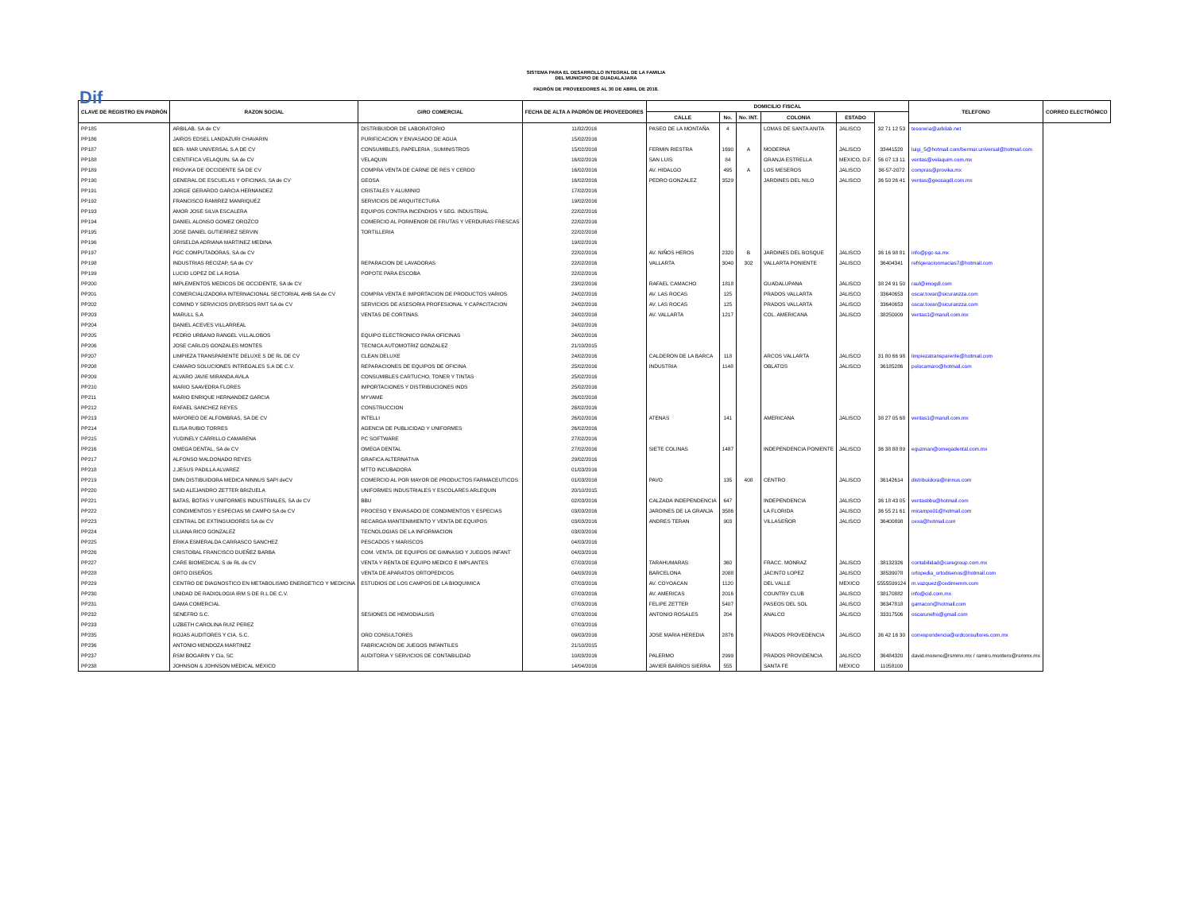Dif
SISTEMA PARA EL DESARROLLO INTEGRAL DE LA FAMILIA
DEL MUNICIPIO DE GUADALAJARA
PADRÓN DE PROVEEDORES AL 30 DE ABRIL DE 2018.
| CLAVE DE REGISTRO EN PADRÓN | RAZON SOCIAL | GIRO COMERCIAL | FECHA DE ALTA A PADRÓN DE PROVEEDORES | DOMICILIO FISCAL | | | | | | TELEFONO | CORREO ELECTRÓNICO |
| --- | --- | --- | --- | --- | --- | --- | --- | --- | --- | --- | --- |
| | | | | CALLE | No. | No. INT. | COLONIA | ESTADO | | | |
| PP185 | ARBILAB, SA de CV | DISTRIBUIDOR DE LABORATORIO | 11/02/2016 | PASEO DE LA MONTAÑA | 4 | | LOMAS DE SANTA ANITA | JALISCO | 32 71 12 53 | tesoreria@arbilab.net | |
| PP186 | JAIROS EDSEL LANDAZURI CHAVARIN | PURIFICACION Y ENVASADO DE AGUA | 15/02/2016 | | | | | | | | |
| PP187 | BER- MAR UNIVERSAL S.A DE CV | CONSUMIBLES, PAPELERIA , SUMINISTROS | 15/02/2016 | FERMIN RIESTRA | 1690 | A | MODERNA | JALISCO | 33441520 | luigi_5@hotmail.com/bermar.universal@hotmail.com | |
| PP188 | CIENTIFICA VELAQUIN, SA de CV | VELAQUIN | 16/02/2016 | SAN LUIS | 84 | | GRANJA ESTRELLA | MEXICO, D.F. | 56 07 13 11 | ventas@velaquim.com.mx | |
| PP189 | PROVIKA DE OCCIDENTE SA DE CV | COMPRA VENTA DE CARNE DE RES Y CERDO | 16/02/2016 | AV. HIDALGO | 495 | A | LOS MESEROS | JALISCO | 36-57-2072 | compras@provika.mx | |
| PP190 | GENERAL DE ESCUELAS Y OFICINAS, SA de CV | GEOSA | 16/02/2016 | PEDRO GONZALEZ | 3529 | | JARDINES DEL NILO | JALISCO | 36 50 26 41 | ventas@geosagdl.com.mx | |
| PP191 | JORGE GERARDO GARCIA HERNANDEZ | CRISTALES Y ALUMINIO | 17/02/2016 | | | | | | | | |
| PP192 | FRANCISCO RAMIREZ MANRIQUEZ | SERVICIOS DE ARQUITECTURA | 19/02/2016 | | | | | | | | |
| PP193 | AMOR JOSE SILVA ESCALERA | EQUIPOS CONTRA INCENDIOS Y SEG. INDUSTRIAL | 22/02/2016 | | | | | | | | |
| PP194 | DANIEL ALONSO GOMEZ OROZCO | COMERCIO AL PORMENOR DE FRUTAS Y VERDURAS FRESCAS | 22/02/2016 | | | | | | | | |
| PP195 | JOSE DANIEL GUTIERREZ SERVIN | TORTILLERIA | 22/02/2016 | | | | | | | | |
| PP196 | GRISELDA ADRIANA MARTINEZ MEDINA | | 19/02/2016 | | | | | | | | |
| PP197 | PGC COMPUTADORAS, SA de CV | | 22/02/2016 | AV. NIÑOS HEROS | 2320 | B | JARDINES DEL BOSQUE | JALISCO | 36 16 98 81 | info@pgc-sa.mx | |
| PP198 | INDUSTRIAS RECIZAP, SA de CV | REPARACION DE LAVADORAS | 22/02/2016 | VALLARTA | 3040 | 302 | VALLARTA PONIENTE | JALISCO | 36404341 | refrigeracionmacias7@hotmail.com | |
| PP199 | LUCIO LOPEZ DE LA ROSA | POPOTE PARA ESCOBA | 22/02/2016 | | | | | | | | |
| PP200 | IMPLEMENTOS MEDICOS DE OCCIDENTE, SA de CV | | 23/02/2016 | RAFAEL CAMACHO | 1818 | | GUADALUPANA | JALISCO | 38 24 91 50 | raul@imogdl.com | |
| PP201 | COMERCIALIZADORA INTERNACIONAL SECTORIAL AHB SA de CV | COMPRA VENTA E IMPORTACION DE PRODUCTOS VARIOS | 24/02/2016 | AV. LAS ROCAS | 125 | | PRADOS VALLARTA | JALISCO | 33640653 | oscar.tovar@sicuranzza.com | |
| PP202 | COMIND Y SERVICIOS DIVERSOS RMT SA de CV | SERVICIOS DE ASESORIA PROFESIONAL Y CAPACITACION | 24/02/2016 | AV. LAS ROCAS | 125 | | PRADOS VALLARTA | JALISCO | 33640653 | oscar.tovar@sicuranzza.com | |
| PP203 | MARULL S.A | VENTAS DE CORTINAS | 24/02/2016 | AV. VALLARTA | 1217 | | COL. AMERICANA | JALISCO | 38250009 | ventas1@marull.com.mx | |
| PP204 | DANIEL ACEVES VILLARREAL | | 24/02/2016 | | | | | | | | |
| PP205 | PEDRO URBANO RANGEL VILLALOBOS | EQUIPO ELECTRONICO PARA OFICINAS | 24/02/2016 | | | | | | | | |
| PP206 | JOSE CARLOS GONZALES MONTES | TECNICA AUTOMOTRIZ GONZALEZ | 21/10/2015 | | | | | | | | |
| PP207 | LIMPIEZA TRANSPARENTE DELUXE S DE RL DE CV | CLEAN DELUXE | 24/02/2016 | CALDERON DE LA BARCA | 118 | | ARCOS VALLARTA | JALISCO | 31 80 66 98 | limpiezatransparente@hotmail.com | |
| PP208 | CAMARO SOLUCIONES INTREGALES S.A DE C.V. | REPARACIONES DE EQUIPOS DE OFICINA | 25/02/2016 | INDUSTRIA | 1148 | | OBLATOS | JALISCO | 36185286 | polocamaro@hotmail.com | |
| PP209 | ALVARO JAVIE MIRANDA AVILA | CONSUMIBLES CARTUCHO, TONER Y TINTAS | 25/02/2016 | | | | | | | | |
| PP210 | MARIO SAAVEDRA FLORES | IMPORTACIONES Y DISTRIBUCIONES INDS | 25/02/2016 | | | | | | | | |
| PP211 | MARIO ENRIQUE HERNANDEZ GARCIA | MYVAME | 26/02/2016 | | | | | | | | |
| PP212 | RAFAEL SANCHEZ REYES | CONSTRUCCION | 26/02/2016 | | | | | | | | |
| PP213 | MAYOREO DE ALFOMBRAS, SA DE CV | INTELLI | 26/02/2016 | ATENAS | 141 | | AMERICANA | JALISCO | 38 27 05 68 | ventas1@marull.com.mx | |
| PP214 | ELISA RUBIO TORRES | AGENCIA DE PUBLICIDAD Y UNIFORMES | 26/02/2016 | | | | | | | | |
| PP215 | YUDINELY CARRILLO CAMARENA | PC SOFTWARE | 27/02/2016 | | | | | | | | |
| PP216 | OMEGA DENTAL, SA de CV | OMEGA DENTAL | 27/02/2016 | SIETE COLINAS | 1487 | | INDEPENDENCIA PONIENTE | JALISCO | 36 38 88 89 | eguzman@omegadental.com.mx | |
| PP217 | ALFONSO MALDONADO REYES | GRAFICA ALTERNATIVA | 29/02/2016 | | | | | | | | |
| PP218 | J.JESUS PADILLA ALVAREZ | MTTO INCUBADORA | 01/03/2016 | | | | | | | | |
| PP219 | DMN DISTIBUIDORA MEDICA NINNUS SAPI deCV | COMERCIO AL POR MAYOR DE PRODUCTOS FARMACEUTICOS | 01/03/2016 | PAVO | 135 | 408 | CENTRO | JALISCO | 36142614 | distribuidora@ninnus.com | |
| PP220 | SAID ALEJANDRO ZETTER BRIZUELA | UNIFORMES INDUSTRIALES Y ESCOLARES ARLEQUIN | 20/10/2015 | | | | | | | | |
| PP221 | BATAS, BOTAS Y UNIFORMES INDUSTRIALES, SA de CV | BBU | 02/03/2016 | CALZADA INDEPENDENCIA | 647 | | INDEPENDENCIA | JALISCO | 36 18 43 05 | ventasbbu@hotmail.com | |
| PP222 | CONDIMENTOS Y ESPECIAS MI CAMPO SA de CV | PROCESO Y ENVASADO DE CONDIMENTOS Y ESPECIAS | 03/03/2016 | JARDINES DE LA GRANJA | 3586 | | LA FLORIDA | JALISCO | 36 55 21 61 | micampo01@hotmail.com | |
| PP223 | CENTRAL DE EXTINGUIDORES SA de CV | RECARGA MANTENIMIENTO Y VENTA DE EQUIPOS | 03/03/2016 | ANDRES TERAN | 903 | | VILLASEÑOR | JALISCO | 36400898 | cexa@hotmail.com | |
| PP224 | LILIANA RICO GONZALEZ | TECNOLOGIAS DE LA INFORMACION | 03/03/2016 | | | | | | | | |
| PP225 | ERIKA ESMERALDA CARRASCO SANCHEZ | PESCADOS Y MARISCOS | 04/03/2016 | | | | | | | | |
| PP226 | CRISTOBAL FRANCISCO DUEÑEZ BARBA | COM. VENTA. DE EQUIPOS DE GIMNASIO Y JUEGOS INFANT | 04/03/2016 | | | | | | | | |
| PP227 | CARE BIOMEDICAL S de RL de CV | VENTA Y RENTA DE EQUIPO MEDICO E IMPLANTES | 07/03/2016 | TARAHUMARAS | 360 | | FRACC. MONRAZ | JALISCO | 38132326 | contabilidad@caregroup.com.mx | |
| PP228 | ORTO DISEÑOS | VENTA DE APARATOS ORTOPEDICOS | 04/03/2016 | BARCELONA | 2088 | | JACINTO LOPEZ | JALISCO | 38539078 | ortopedia_ortodisenos@hotmail.com | |
| PP229 | CENTRO DE DIAGNOSTICO EN METABOLISMO ENERGETICO Y MEDICINA | ESTUDIOS DE LOS CAMPOS DE LA BIOQUIMICA | 07/03/2016 | AV. COYOACAN | 1120 | | DEL VALLE | MEXICO | 5555599124 | m.vazquez@cedimemm.com | |
| PP230 | UNIDAD DE RADIOLOGIA IRM S DE R.L DE C.V. | | 07/03/2016 | AV. AMERICAS | 2016 | | COUNTRY CLUB | JALISCO | 38170882 | info@cid.com.mx | |
| PP231 | GAMA COMERCIAL | | 07/03/2016 | FELIPE ZETTER | 5407 | | PASEOS DEL SOL | JALISCO | 36347818 | gamacon@hotmail.com | |
| PP232 | SENEFRO S.C. | SESIONES DE HEMODIALISIS | 07/03/2016 | ANTONIO ROSALES | 204 | | ANALCO | JALISCO | 33317506 | oscarunefro@gmail.com | |
| PP233 | LIZBETH CAROLINA RUIZ PEREZ | | 07/03/2016 | | | | | | | | |
| PP235 | ROJAS AUDITORES Y CIA, S.C. | ORD CONSULTORES | 09/03/2016 | JOSE MARIA HEREDIA | 2876 | | PRADOS PROVEDENCIA | JALISCO | 36 42 16 30 | correspondencia@ordconsultores.com.mx | |
| PP236 | ANTONIO MENDOZA MARTINEZ | FABRICACION DE JUEGOS INFANTILES | 21/10/2015 | | | | | | | | |
| PP237 | RSM BOGARIN Y Cia, SC | AUDITORIA Y SERVICIOS DE CONTABILIDAD | 10/03/2016 | PALERMO | 2999 | | PRADOS PROVIDENCIA | JALISCO | 36484320 | david.moreno@rsmmx.mx / ramiro.montero@rsmmx.mx | |
| PP238 | JOHNSON & JOHNSON MEDICAL MEXICO | | 14/04/2016 | JAVIER BARROS SIERRA | 555 | | SANTA FE | MEXICO | 11058100 | | |